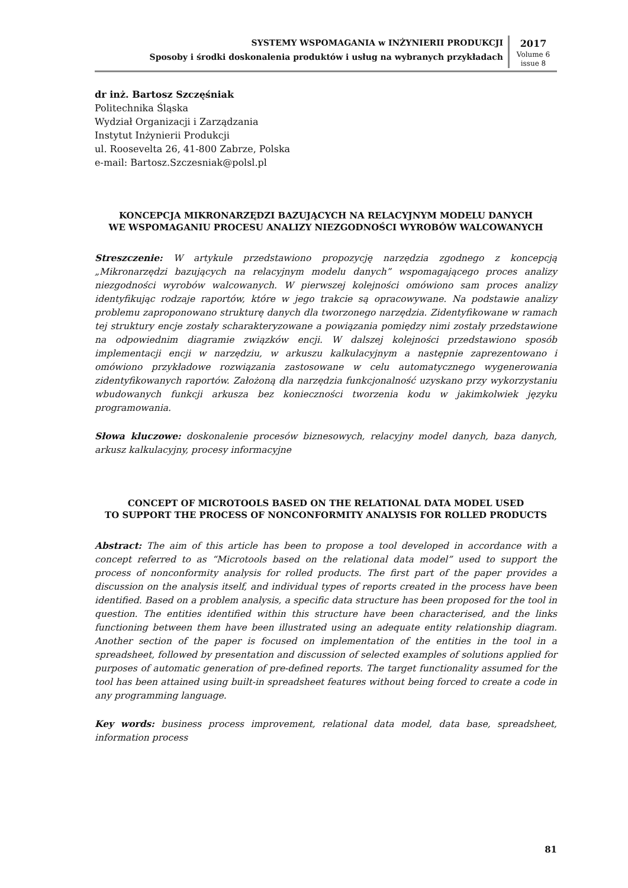SYSTEMY WSPOMAGANIA w INŻYNIERII PRODUKCJI
Sposoby i środki doskonalenia produktów i usług na wybranych przykładach
2017
Volume 6
issue 8
dr inż. Bartosz Szczęśniak
Politechnika Śląska
Wydział Organizacji i Zarządzania
Instytut Inżynierii Produkcji
ul. Roosevelta 26, 41-800 Zabrze, Polska
e-mail: Bartosz.Szczesniak@polsl.pl
KONCEPCJA MIKRONARZĘDZI BAZUJĄCYCH NA RELACYJNYM MODELU DANYCH
WE WSPOMAGANIU PROCESU ANALIZY NIEZGODNOŚCI WYROBÓW WALCOWANYCH
Streszczenie: W artykule przedstawiono propozycję narzędzia zgodnego z koncepcją „Mikronarzędzi bazujących na relacyjnym modelu danych” wspomagającego proces analizy niezgodności wyrobów walcowanych. W pierwszej kolejności omówiono sam proces analizy identyfikując rodzaje raportów, które w jego trakcie są opracowywane. Na podstawie analizy problemu zaproponowano strukturę danych dla tworzonego narzędzia. Zidentyfikowane w ramach tej struktury encje zostały scharakteryzowane a powiązania pomiędzy nimi zostały przedstawione na odpowiednim diagramie związków encji. W dalszej kolejności przedstawiono sposób implementacji encji w narzędziu, w arkuszu kalkulacyjnym a następnie zaprezentowano i omówiono przykładowe rozwiązania zastosowane w celu automatycznego wygenerowania zidentyfikowanych raportów. Założoną dla narzędzia funkcjonalność uzyskano przy wykorzystaniu wbudowanych funkcji arkusza bez konieczności tworzenia kodu w jakimkolwiek języku programowania.
Słowa kluczowe: doskonalenie procesów biznesowych, relacyjny model danych, baza danych, arkusz kalkulacyjny, procesy informacyjne
CONCEPT OF MICROTOOLS BASED ON THE RELATIONAL DATA MODEL USED
TO SUPPORT THE PROCESS OF NONCONFORMITY ANALYSIS FOR ROLLED PRODUCTS
Abstract: The aim of this article has been to propose a tool developed in accordance with a concept referred to as “Microtools based on the relational data model” used to support the process of nonconformity analysis for rolled products. The first part of the paper provides a discussion on the analysis itself, and individual types of reports created in the process have been identified. Based on a problem analysis, a specific data structure has been proposed for the tool in question. The entities identified within this structure have been characterised, and the links functioning between them have been illustrated using an adequate entity relationship diagram. Another section of the paper is focused on implementation of the entities in the tool in a spreadsheet, followed by presentation and discussion of selected examples of solutions applied for purposes of automatic generation of pre-defined reports. The target functionality assumed for the tool has been attained using built-in spreadsheet features without being forced to create a code in any programming language.
Key words: business process improvement, relational data model, data base, spreadsheet, information process
81